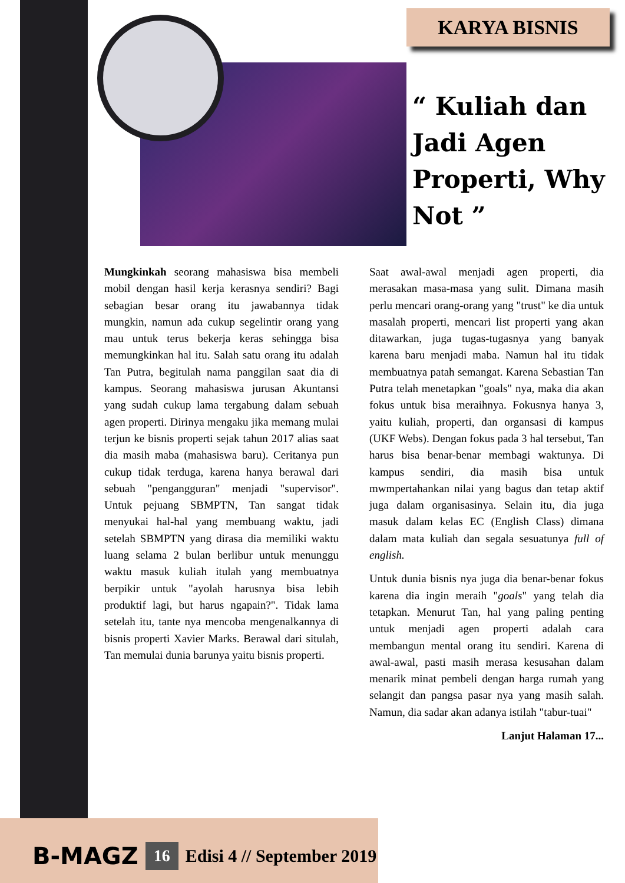KARYA BISNIS
“ Kuliah dan Jadi Agen Properti, Why Not ”
Mungkinkah seorang mahasiswa bisa membeli mobil dengan hasil kerja kerasnya sendiri? Bagi sebagian besar orang itu jawabannya tidak mungkin, namun ada cukup segelintir orang yang mau untuk terus bekerja keras sehingga bisa memungkinkan hal itu. Salah satu orang itu adalah Tan Putra, begitulah nama panggilan saat dia di kampus. Seorang mahasiswa jurusan Akuntansi yang sudah cukup lama tergabung dalam sebuah agen properti. Dirinya mengaku jika memang mulai terjun ke bisnis properti sejak tahun 2017 alias saat dia masih maba (mahasiswa baru). Ceritanya pun cukup tidak terduga, karena hanya berawal dari sebuah "pengangguran" menjadi "supervisor". Untuk pejuang SBMPTN, Tan sangat tidak menyukai hal-hal yang membuang waktu, jadi setelah SBMPTN yang dirasa dia memiliki waktu luang selama 2 bulan berlibur untuk menunggu waktu masuk kuliah itulah yang membuatnya berpikir untuk "ayolah harusnya bisa lebih produktif lagi, but harus ngapain?". Tidak lama setelah itu, tante nya mencoba mengenalkannya di bisnis properti Xavier Marks. Berawal dari situlah, Tan memulai dunia barunya yaitu bisnis properti.
Saat awal-awal menjadi agen properti, dia merasakan masa-masa yang sulit. Dimana masih perlu mencari orang-orang yang "trust" ke dia untuk masalah properti, mencari list properti yang akan ditawarkan, juga tugas-tugasnya yang banyak karena baru menjadi maba. Namun hal itu tidak membuatnya patah semangat. Karena Sebastian Tan Putra telah menetapkan "goals" nya, maka dia akan fokus untuk bisa meraihnya. Fokusnya hanya 3, yaitu kuliah, properti, dan organsasi di kampus (UKF Webs). Dengan fokus pada 3 hal tersebut, Tan harus bisa benar-benar membagi waktunya. Di kampus sendiri, dia masih bisa untuk mwmpertahankan nilai yang bagus dan tetap aktif juga dalam organisasinya. Selain itu, dia juga masuk dalam kelas EC (English Class) dimana dalam mata kuliah dan segala sesuatunya full of english.
Untuk dunia bisnis nya juga dia benar-benar fokus karena dia ingin meraih "goals" yang telah dia tetapkan. Menurut Tan, hal yang paling penting untuk menjadi agen properti adalah cara membangun mental orang itu sendiri. Karena di awal-awal, pasti masih merasa kesusahan dalam menarik minat pembeli dengan harga rumah yang selangit dan pangsa pasar nya yang masih salah. Namun, dia sadar akan adanya istilah "tabur-tuai"
Lanjut Halaman 17...
B-MAGZ 16 Edisi 4 // September 2019